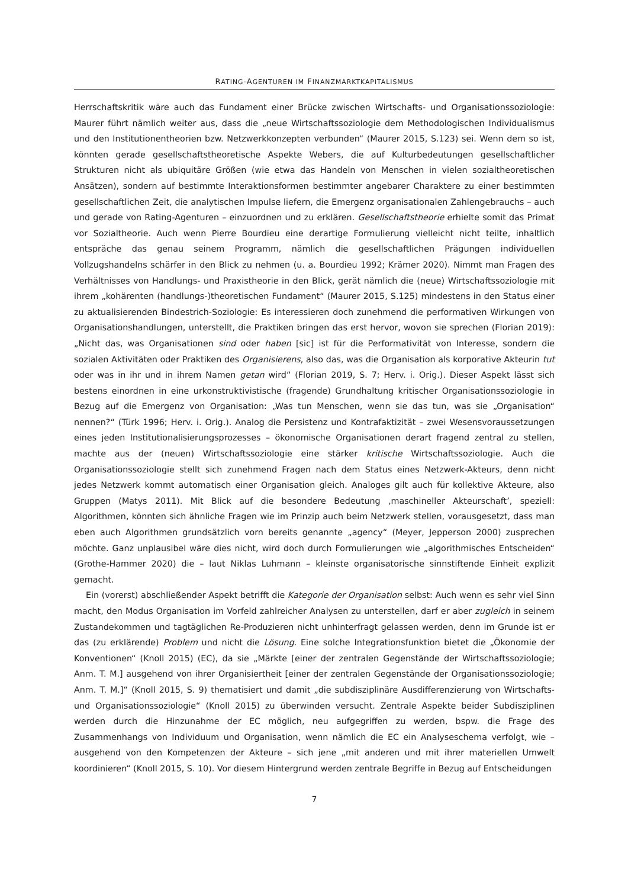RATING-AGENTUREN IM FINANZMARKTKAPITALISMUS
Herrschaftskritik wäre auch das Fundament einer Brücke zwischen Wirtschafts- und Organisationssoziologie: Maurer führt nämlich weiter aus, dass die „neue Wirtschaftssoziologie dem Methodologischen Individualismus und den Institutionentheorien bzw. Netzwerkkonzepten verbunden“ (Maurer 2015, S.123) sei. Wenn dem so ist, könnten gerade gesellschaftstheoretische Aspekte Webers, die auf Kulturbedeutungen gesellschaftlicher Strukturen nicht als ubiquitäre Größen (wie etwa das Handeln von Menschen in vielen sozialtheoretischen Ansätzen), sondern auf bestimmte Interaktionsformen bestimmter angebarer Charaktere zu einer bestimmten gesellschaftlichen Zeit, die analytischen Impulse liefern, die Emergenz organisationalen Zahlengebrauchs – auch und gerade von Rating-Agenturen – einzuordnen und zu erklären. Gesellschaftstheorie erhielte somit das Primat vor Sozialtheorie. Auch wenn Pierre Bourdieu eine derartige Formulierung vielleicht nicht teilte, inhaltlich entspräche das genau seinem Programm, nämlich die gesellschaftlichen Prägungen individuellen Vollzugshandelns schärfer in den Blick zu nehmen (u. a. Bourdieu 1992; Krämer 2020). Nimmt man Fragen des Verhältnisses von Handlungs- und Praxistheorie in den Blick, gerät nämlich die (neue) Wirtschaftssoziologie mit ihrem „kohärenten (handlungs-)theoretischen Fundament“ (Maurer 2015, S.125) mindestens in den Status einer zu aktualisierenden Bindestrich-Soziologie: Es interessieren doch zunehmend die performativen Wirkungen von Organisationshandlungen, unterstellt, die Praktiken bringen das erst hervor, wovon sie sprechen (Florian 2019): „Nicht das, was Organisationen sind oder haben [sic] ist für die Performativität von Interesse, sondern die sozialen Aktivitäten oder Praktiken des Organisierens, also das, was die Organisation als korporative Akteurin tut oder was in ihr und in ihrem Namen getan wird“ (Florian 2019, S. 7; Herv. i. Orig.). Dieser Aspekt lässt sich bestens einordnen in eine urkonstruktivistische (fragende) Grundhaltung kritischer Organisationssoziologie in Bezug auf die Emergenz von Organisation: „Was tun Menschen, wenn sie das tun, was sie „Organisation“ nennen?“ (Türk 1996; Herv. i. Orig.). Analog die Persistenz und Kontrafaktizität – zwei Wesensvoraussetzungen eines jeden Institutionalisierungsprozesses – ökonomische Organisationen derart fragend zentral zu stellen, machte aus der (neuen) Wirtschaftssoziologie eine stärker kritische Wirtschaftssoziologie. Auch die Organisationssoziologie stellt sich zunehmend Fragen nach dem Status eines Netzwerk-Akteurs, denn nicht jedes Netzwerk kommt automatisch einer Organisation gleich. Analoges gilt auch für kollektive Akteure, also Gruppen (Matys 2011). Mit Blick auf die besondere Bedeutung ‚maschineller Akteurschaft’, speziell: Algorithmen, könnten sich ähnliche Fragen wie im Prinzip auch beim Netzwerk stellen, vorausgesetzt, dass man eben auch Algorithmen grundsätzlich vorn bereits genannte „agency“ (Meyer, Jepperson 2000) zusprechen möchte. Ganz unplausibel wäre dies nicht, wird doch durch Formulierungen wie „algorithmisches Entscheiden“ (Grothe-Hammer 2020) die – laut Niklas Luhmann – kleinste organisatorische sinnstiftende Einheit explizit gemacht.
Ein (vorerst) abschließender Aspekt betrifft die Kategorie der Organisation selbst: Auch wenn es sehr viel Sinn macht, den Modus Organisation im Vorfeld zahlreicher Analysen zu unterstellen, darf er aber zugleich in seinem Zustandekommen und tagtäglichen Re-Produzieren nicht unhinterfragt gelassen werden, denn im Grunde ist er das (zu erklärende) Problem und nicht die Lösung. Eine solche Integrationsfunktion bietet die „Ökonomie der Konventionen“ (Knoll 2015) (EC), da sie „Märkte [einer der zentralen Gegenstände der Wirtschaftssoziologie; Anm. T. M.] ausgehend von ihrer Organisiertheit [einer der zentralen Gegenstände der Organisationssoziologie; Anm. T. M.]“ (Knoll 2015, S. 9) thematisiert und damit „die subdisziplinäre Ausdifferenzierung von Wirtschafts- und Organisationssoziologie“ (Knoll 2015) zu überwinden versucht. Zentrale Aspekte beider Subdisziplinen werden durch die Hinzunahme der EC möglich, neu aufgegriffen zu werden, bspw. die Frage des Zusammenhangs von Individuum und Organisation, wenn nämlich die EC ein Analyseschema verfolgt, wie – ausgehend von den Kompetenzen der Akteure – sich jene „mit anderen und mit ihrer materiellen Umwelt koordinieren“ (Knoll 2015, S. 10). Vor diesem Hintergrund werden zentrale Begriffe in Bezug auf Entscheidungen
7